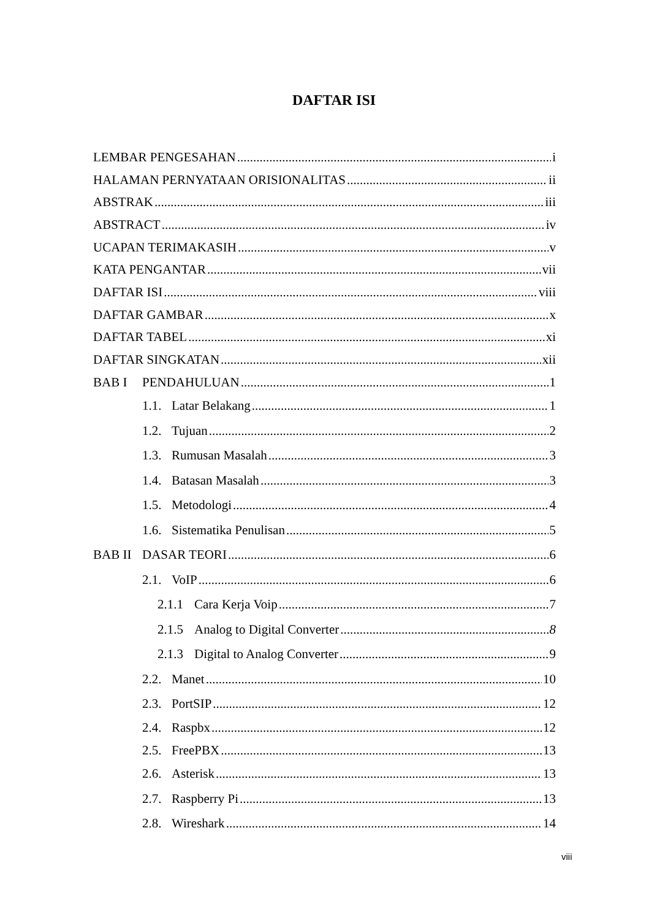DAFTAR ISI
LEMBAR PENGESAHAN i
HALAMAN PERNYATAAN ORISIONALITAS ii
ABSTRAK iii
ABSTRACT iv
UCAPAN TERIMAKASIH v
KATA PENGANTAR vii
DAFTAR ISI viii
DAFTAR GAMBAR x
DAFTAR TABEL xi
DAFTAR SINGKATAN xii
BAB I PENDAHULUAN 1
1.1. Latar Belakang 1
1.2. Tujuan 2
1.3. Rumusan Masalah 3
1.4. Batasan Masalah 3
1.5. Metodologi 4
1.6. Sistematika Penulisan 5
BAB II DASAR TEORI 6
2.1. VoIP 6
2.1.1 Cara Kerja Voip 7
2.1.5 Analog to Digital Converter 8
2.1.3 Digital to Analog Converter 9
2.2. Manet 10
2.3. PortSIP 12
2.4. Raspbx 12
2.5. FreePBX 13
2.6. Asterisk 13
2.7. Raspberry Pi 13
2.8. Wireshark 14
viii